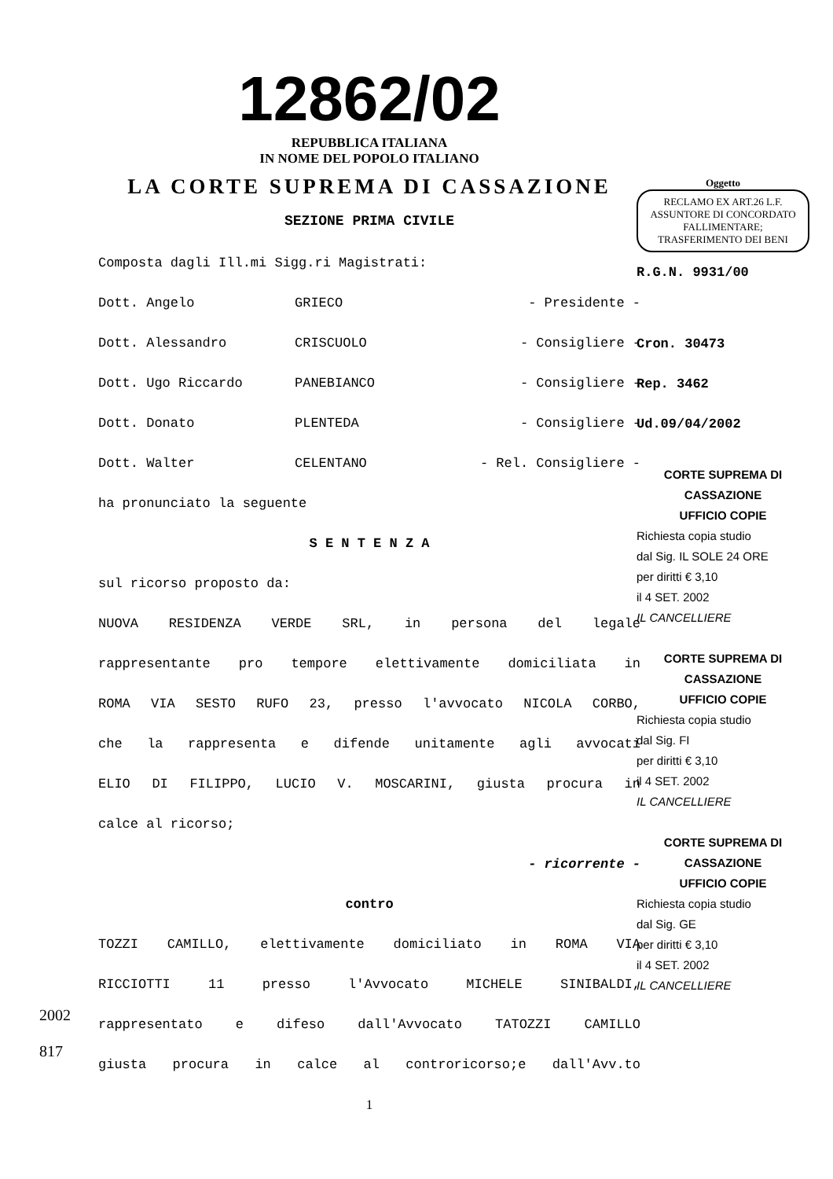12862/02
REPUBBLICA ITALIANA
IN NOME DEL POPOLO ITALIANO
LA CORTE SUPREMA DI CASSAZIONE
SEZIONE PRIMA CIVILE
Composta dagli Ill.mi Sigg.ri Magistrati:
Dott. Angelo GRIECO - Presidente -
Dott. Alessandro CRISCUOLO - Consigliere -
Dott. Ugo Riccardo PANEBIANCO - Consigliere -
Dott. Donato PLENTEDA - Consigliere -
Dott. Walter CELENTANO - Rel. Consigliere -
ha pronunciato la seguente
S E N T E N Z A
sul ricorso proposto da:
NUOVA RESIDENZA VERDE SRL, in persona del legale
rappresentante pro tempore elettivamente domiciliata in
ROMA VIA SESTO RUFO 23, presso l'avvocato NICOLA CORBO,
che la rappresenta e difende unitamente agli avvocati
ELIO DI FILIPPO, LUCIO V. MOSCARINI, giusta procura in
calce al ricorso;
- ricorrente -
contro
TOZZI CAMILLO, elettivamente domiciliato in ROMA VIA
RICCIOTTI 11 presso l'Avvocato MICHELE SINIBALDI,
rappresentato e difeso dall'Avvocato TATOZZI CAMILLO
giusta procura in calce al controricorso;e dall'Avv.to
1
Oggetto
RECLAMO EX ART.26 L.F. ASSUNTORE DI CONCORDATO FALLIMENTARE; TRASFERIMENTO DEI BENI
R.G.N. 9931/00
Cron. 30473
Rep. 3462
Ud.09/04/2002
CORTE SUPREMA DI CASSAZIONE
UFFICIO COPIE
Richiesta copia studio
dal Sig. IL SOLE 24 ORE
per diritti € 3,10
il 4 SET. 2002
IL CANCELLIERE
CORTE SUPREMA DI CASSAZIONE
UFFICIO COPIE
Richiesta copia studio
dal Sig. FI
per diritti € 3,10
il 4 SET. 2002
IL CANCELLIERE
CORTE SUPREMA DI CASSAZIONE
UFFICIO COPIE
Richiesta copia studio
dal Sig. GE
per diritti € 3,10
il 4 SET. 2002
IL CANCELLIERE
2002
817